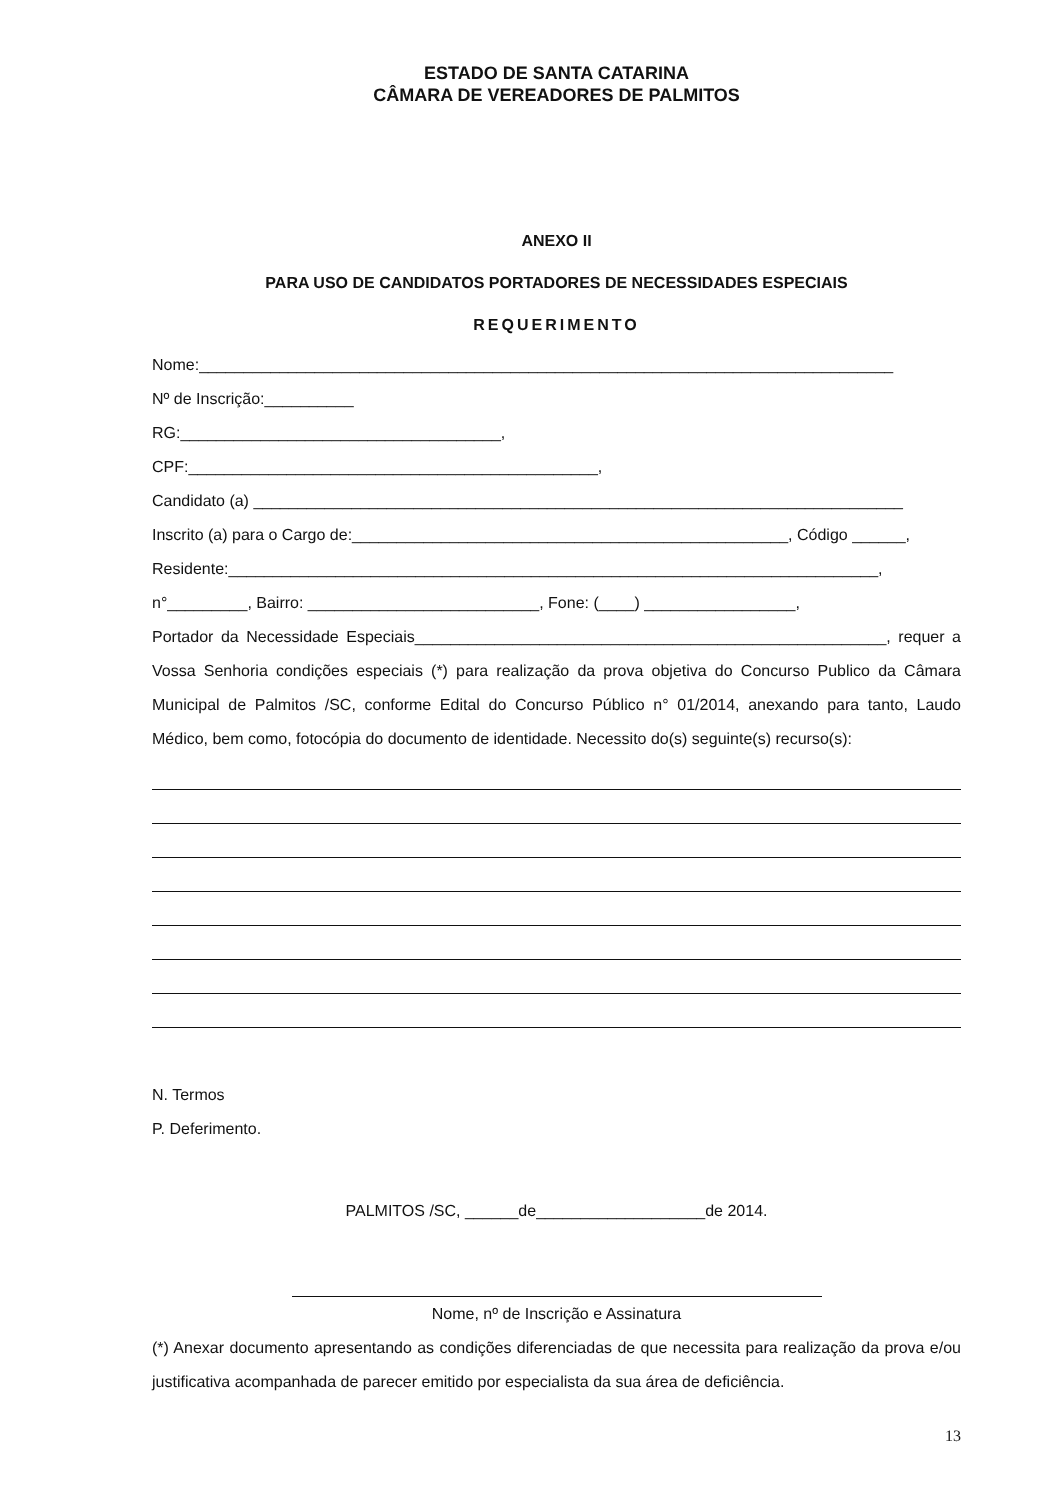ESTADO DE SANTA CATARINA
CÂMARA DE VEREADORES DE PALMITOS
ANEXO II
PARA USO DE CANDIDATOS PORTADORES DE NECESSIDADES ESPECIAIS
REQUERIMENTO
Nome:______________________________________________________________________________
Nº de Inscrição:__________
RG:____________________________________,
CPF:______________________________________________,
Candidato (a) _________________________________________________________________________
Inscrito (a) para o Cargo de:_________________________________________________, Código ______,
Residente:_________________________________________________________________________,
n°_________, Bairro: __________________________, Fone: (____) _________________,
Portador da Necessidade Especiais_____________________________________________________, requer a Vossa Senhoria condições especiais (*) para realização da prova objetiva do Concurso Publico da Câmara Municipal de Palmitos /SC, conforme Edital do Concurso Público n° 01/2014, anexando para tanto, Laudo Médico, bem como, fotocópia do documento de identidade. Necessito do(s) seguinte(s) recurso(s):
N. Termos
P. Deferimento.
PALMITOS /SC, ______de___________________de 2014.
Nome, nº de Inscrição e Assinatura
(*) Anexar documento apresentando as condições diferenciadas de que necessita para realização da prova e/ou justificativa acompanhada de parecer emitido por especialista da sua área de deficiência.
13